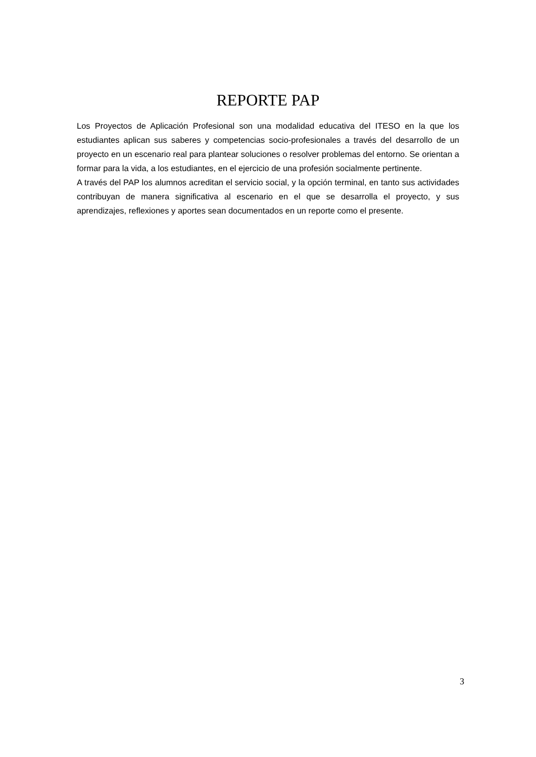REPORTE PAP
Los Proyectos de Aplicación Profesional son una modalidad educativa del ITESO en la que los estudiantes aplican sus saberes y competencias socio-profesionales a través del desarrollo de un proyecto en un escenario real para plantear soluciones o resolver problemas del entorno. Se orientan a formar para la vida, a los estudiantes, en el ejercicio de una profesión socialmente pertinente.
A través del PAP los alumnos acreditan el servicio social, y la opción terminal, en tanto sus actividades contribuyan de manera significativa al escenario en el que se desarrolla el proyecto, y sus aprendizajes, reflexiones y aportes sean documentados en un reporte como el presente.
3